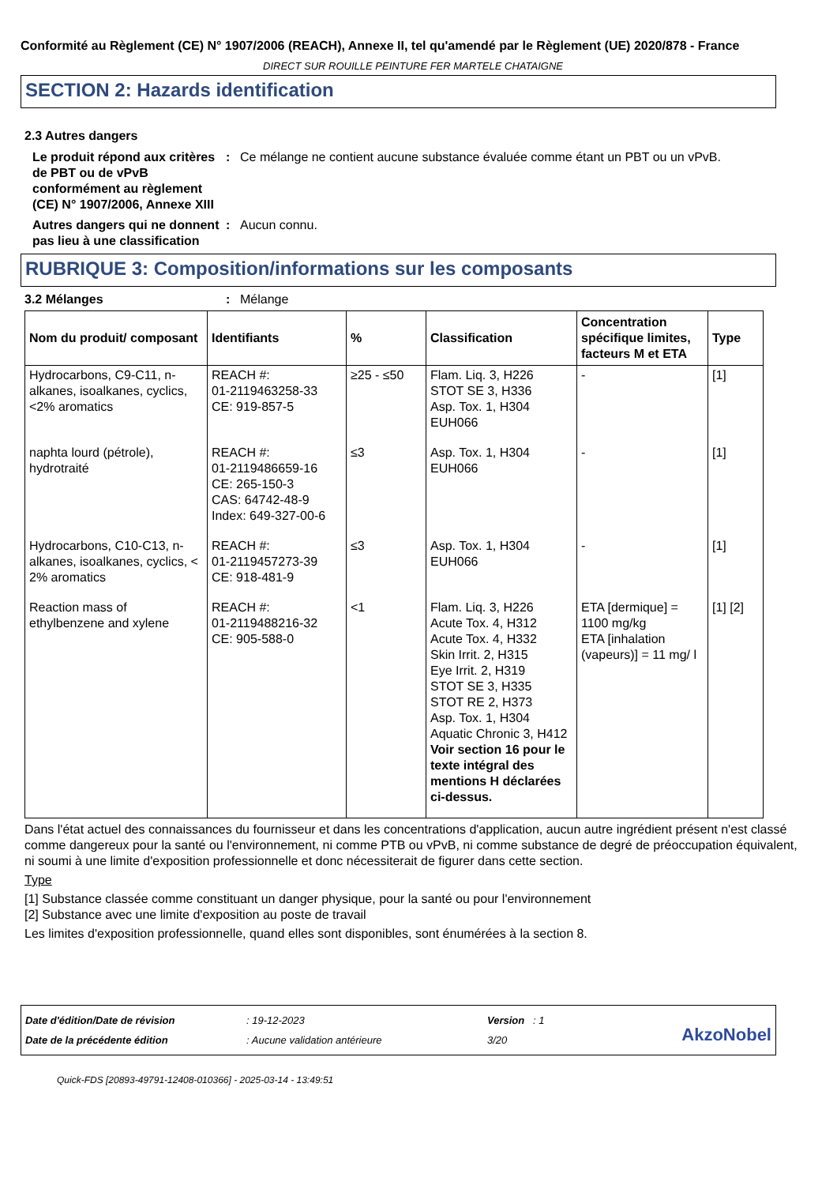Conformité au Règlement (CE) N° 1907/2006 (REACH), Annexe II, tel qu'amendé par le Règlement (UE) 2020/878 - France
DIRECT SUR ROUILLE PEINTURE FER MARTELE CHATAIGNE
SECTION 2: Hazards identification
2.3 Autres dangers
Le produit répond aux critères de PBT ou de vPvB conformément au règlement (CE) N° 1907/2006, Annexe XIII
: Ce mélange ne contient aucune substance évaluée comme étant un PBT ou un vPvB.
Autres dangers qui ne donnent pas lieu à une classification
: Aucun connu.
RUBRIQUE 3: Composition/informations sur les composants
3.2 Mélanges : Mélange
| Nom du produit/ composant | Identifiants | % | Classification | Concentration spécifique limites, facteurs M et ETA | Type |
| --- | --- | --- | --- | --- | --- |
| Hydrocarbons, C9-C11, n-alkanes, isoalkanes, cyclics, <2% aromatics | REACH #: 01-2119463258-33 CE: 919-857-5 | ≥25 - ≤50 | Flam. Liq. 3, H226 STOT SE 3, H336 Asp. Tox. 1, H304 EUH066 | - | [1] |
| naphta lourd (pétrole), hydrotraité | REACH #: 01-2119486659-16 CE: 265-150-3 CAS: 64742-48-9 Index: 649-327-00-6 | ≤3 | Asp. Tox. 1, H304 EUH066 | - | [1] |
| Hydrocarbons, C10-C13, n-alkanes, isoalkanes, cyclics, < 2% aromatics | REACH #: 01-2119457273-39 CE: 918-481-9 | ≤3 | Asp. Tox. 1, H304 EUH066 | - | [1] |
| Reaction mass of ethylbenzene and xylene | REACH #: 01-2119488216-32 CE: 905-588-0 | <1 | Flam. Liq. 3, H226 Acute Tox. 4, H312 Acute Tox. 4, H332 Skin Irrit. 2, H315 Eye Irrit. 2, H319 STOT SE 3, H335 STOT RE 2, H373 Asp. Tox. 1, H304 Aquatic Chronic 3, H412 Voir section 16 pour le texte intégral des mentions H déclarées ci-dessus. | ETA [dermique] = 1100 mg/kg ETA [inhalation (vapeurs)] = 11 mg/ l | [1] [2] |
Dans l'état actuel des connaissances du fournisseur et dans les concentrations d'application, aucun autre ingrédient présent n'est classé comme dangereux pour la santé ou l'environnement, ni comme PTB ou vPvB, ni comme substance de degré de préoccupation équivalent, ni soumi à une limite d'exposition professionnelle et donc nécessiterait de figurer dans cette section.
Type
[1] Substance classée comme constituant un danger physique, pour la santé ou pour l'environnement
[2] Substance avec une limite d'exposition au poste de travail
Les limites d'exposition professionnelle, quand elles sont disponibles, sont énumérées à la section 8.
Date d'édition/Date de révision
Date de la précédente édition
: 19-12-2023
: Aucune validation antérieure
Version : 1
3/20
AkzoNobel
Quick-FDS [20893-49791-12408-010366] - 2025-03-14 - 13:49:51